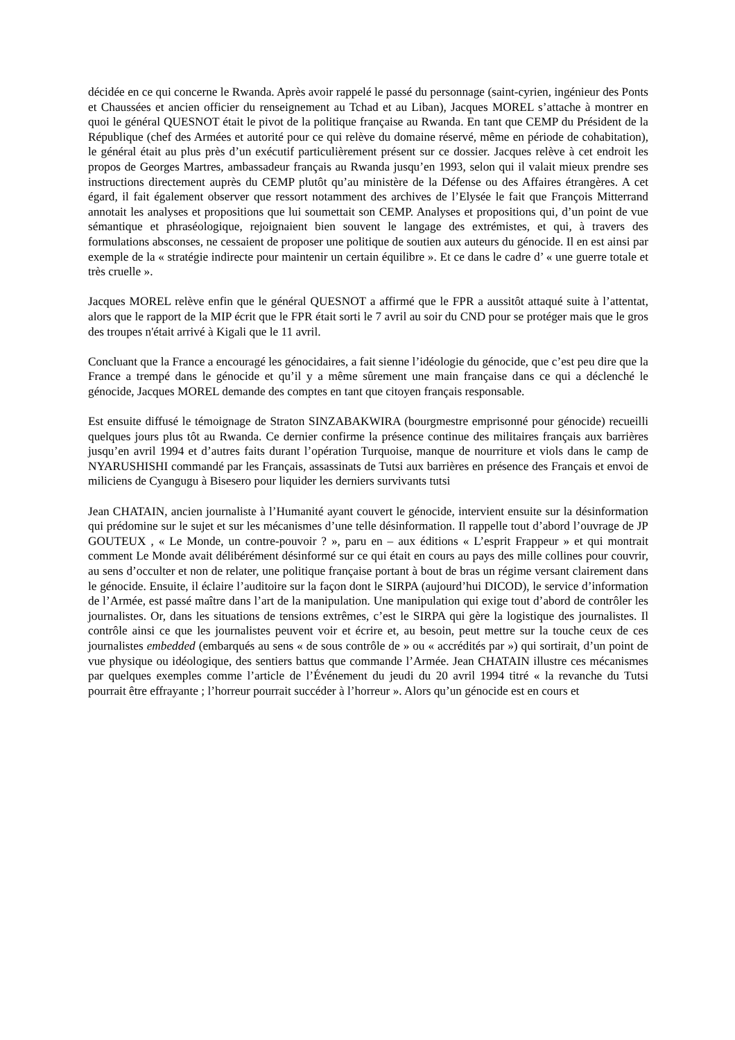décidée en ce qui concerne le Rwanda. Après avoir rappelé le passé du personnage (saint-cyrien, ingénieur des Ponts et Chaussées et ancien officier du renseignement au Tchad et au Liban), Jacques MOREL s’attache à montrer en quoi le général QUESNOT était le pivot de la politique française au Rwanda. En tant que CEMP du Président de la République (chef des Armées et autorité pour ce qui relève du domaine réservé, même en période de cohabitation), le général était au plus près d’un exécutif particulièrement présent sur ce dossier. Jacques relève à cet endroit les propos de Georges Martres, ambassadeur français au Rwanda jusqu’en 1993, selon qui il valait mieux prendre ses instructions directement auprès du CEMP plutôt qu’au ministère de la Défense ou des Affaires étrangères. A cet égard, il fait également observer que ressort notamment des archives de l’Elysée le fait que François Mitterrand annotait les analyses et propositions que lui soumettait son CEMP. Analyses et propositions qui, d’un point de vue sémantique et phraséologique, rejoignaient bien souvent le langage des extrémistes, et qui, à travers des formulations absconses, ne cessaient de proposer une politique de soutien aux auteurs du génocide. Il en est ainsi par exemple de la « stratégie indirecte pour maintenir un certain équilibre ». Et ce dans le cadre d’ « une guerre totale et très cruelle ».
Jacques MOREL relève enfin que le général QUESNOT a affirmé que le FPR a aussitôt attaqué suite à l’attentat, alors que le rapport de la MIP écrit que le FPR était sorti le 7 avril au soir du CND pour se protéger mais que le gros des troupes n'était arrivé à Kigali que le 11 avril.
Concluant que la France a encouragé les génocidaires, a fait sienne l’idéologie du génocide, que c’est peu dire que la France a trempé dans le génocide et qu’il y a même sûrement une main française dans ce qui a déclenché le génocide, Jacques MOREL demande des comptes en tant que citoyen français responsable.
Est ensuite diffusé le témoignage de Straton SINZABAKWIRA (bourgmestre emprisonné pour génocide) recueilli quelques jours plus tôt au Rwanda. Ce dernier confirme la présence continue des militaires français aux barrières jusqu’en avril 1994 et d’autres faits durant l’opération Turquoise, manque de nourriture et viols dans le camp de NYARUSHISHI commandé par les Français, assassinats de Tutsi aux barrières en présence des Français et envoi de miliciens de Cyangugu à Bisesero pour liquider les derniers survivants tutsi
Jean CHATAIN, ancien journaliste à l’Humanité ayant couvert le génocide, intervient ensuite sur la désinformation qui prédomine sur le sujet et sur les mécanismes d’une telle désinformation. Il rappelle tout d’abord l’ouvrage de JP GOUTEUX , « Le Monde, un contre-pouvoir ? », paru en – aux éditions « L’esprit Frappeur » et qui montrait comment Le Monde avait délibérément désinformé sur ce qui était en cours au pays des mille collines pour couvrir, au sens d’occulter et non de relater, une politique française portant à bout de bras un régime versant clairement dans le génocide. Ensuite, il éclaire l’auditoire sur la façon dont le SIRPA (aujourd’hui DICOD), le service d’information de l’Armée, est passé maître dans l’art de la manipulation. Une manipulation qui exige tout d’abord de contrôler les journalistes. Or, dans les situations de tensions extrêmes, c’est le SIRPA qui gère la logistique des journalistes. Il contrôle ainsi ce que les journalistes peuvent voir et écrire et, au besoin, peut mettre sur la touche ceux de ces journalistes embedded (embarqués au sens « de sous contrôle de » ou « accrédités par ») qui sortirait, d’un point de vue physique ou idéologique, des sentiers battus que commande l’Armée. Jean CHATAIN illustre ces mécanismes par quelques exemples comme l’article de l’Événement du jeudi du 20 avril 1994 titré « la revanche du Tutsi pourrait être effrayante ; l’horreur pourrait succéder à l’horreur ». Alors qu’un génocide est en cours et